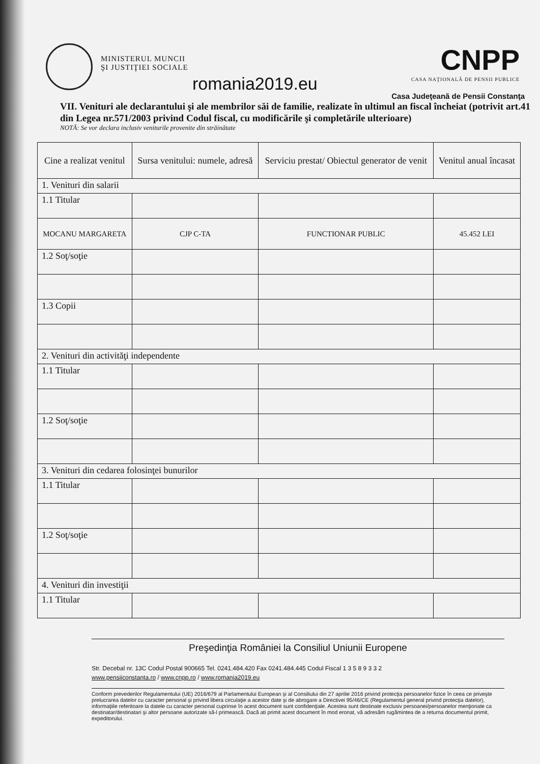MINISTERUL MUNCII ŞI JUSTIŢIEI SOCIALE
romania2019.eu
CNPP
CASA NAŢIONALĂ DE PENSII PUBLICE
Casa Judeţeană de Pensii Constanţa
VII. Venituri ale declarantului şi ale membrilor săi de familie, realizate în ultimul an fiscal încheiat (potrivit art.41 din Legea nr.571/2003 privind Codul fiscal, cu modificările şi completările ulterioare)
NOTĂ: Se vor declara inclusiv veniturile provenite din străinătate
| Cine a realizat venitul | Sursa venitului: numele, adresă | Serviciu prestat/ Obiectul generator de venit | Venitul anual încasat |
| --- | --- | --- | --- |
| 1. Venituri din salarii | | | |
| 1.1 Titular | | | |
| MOCANU MARGARETA | CJP C-TA | FUNCTIONAR PUBLIC | 45.452 LEI |
| 1.2 Soţ/soţie | | | |
| 1.3 Copii | | | |
| 2. Venituri din activităţi independente | | | |
| 1.1 Titular | | | |
| 1.2 Soţ/soţie | | | |
| 3. Venituri din cedarea folosinţei bunurilor | | | |
| 1.1 Titular | | | |
| 1.2 Soţ/soţie | | | |
| 4. Venituri din investiţii | | | |
| 1.1 Titular | | | |
Preşedinţia României la Consiliul Uniunii Europene
Str. Decebal nr. 13C Codul Postal 900665 Tel. 0241.484.420 Fax 0241.484.445 Codul Fiscal 1 3 5 8 9 3 3 2
www.pensiiconstanta.ro / www.cnpp.ro / www.romania2019.eu
Conform prevederilor Regulamentului (UE) 2016/679 al Parlamentului European şi al Consiliului din 27 aprilie 2016 privind protecţia persoanelor fizice în ceea ce priveşte prelucrarea datelor cu caracter personal şi privind libera circulaţie a acestor date şi de abrogare a Directivei 95/46/CE (Regulamentul general privind protecţia datelor), informaţiile referitoare la datele cu caracter personal cuprinse în acest document sunt confidenţiale. Acestea sunt destinate exclusiv persoanei/persoanelor menţionate ca destinatar/destinatari şi altor persoane autorizate să-l primească. Dacă ati primit acest document în mod eronat, vă adresăm rugămintea de a returna documentul primit, expeditorului.